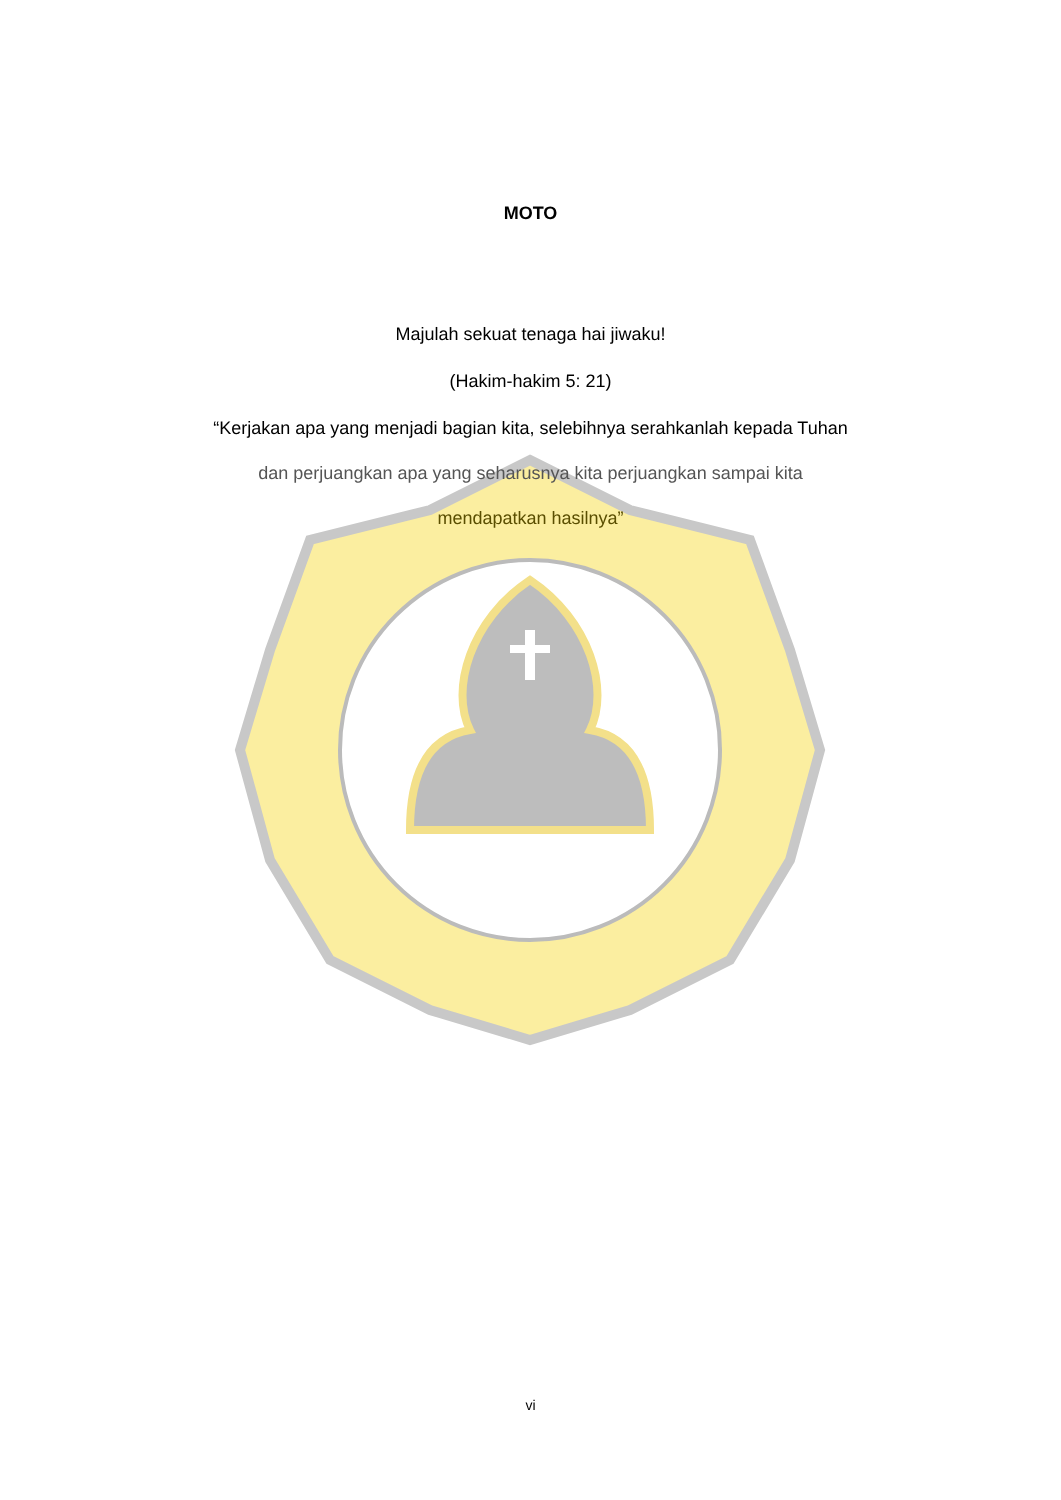MOTO
Majulah sekuat tenaga hai jiwaku!
(Hakim-hakim 5: 21)
“Kerjakan apa yang menjadi bagian kita, selebihnya serahkanlah kepada Tuhan
dan perjuangkan apa yang seharusnya kita perjuangkan sampai kita
mendapatkan hasilnya”
vi